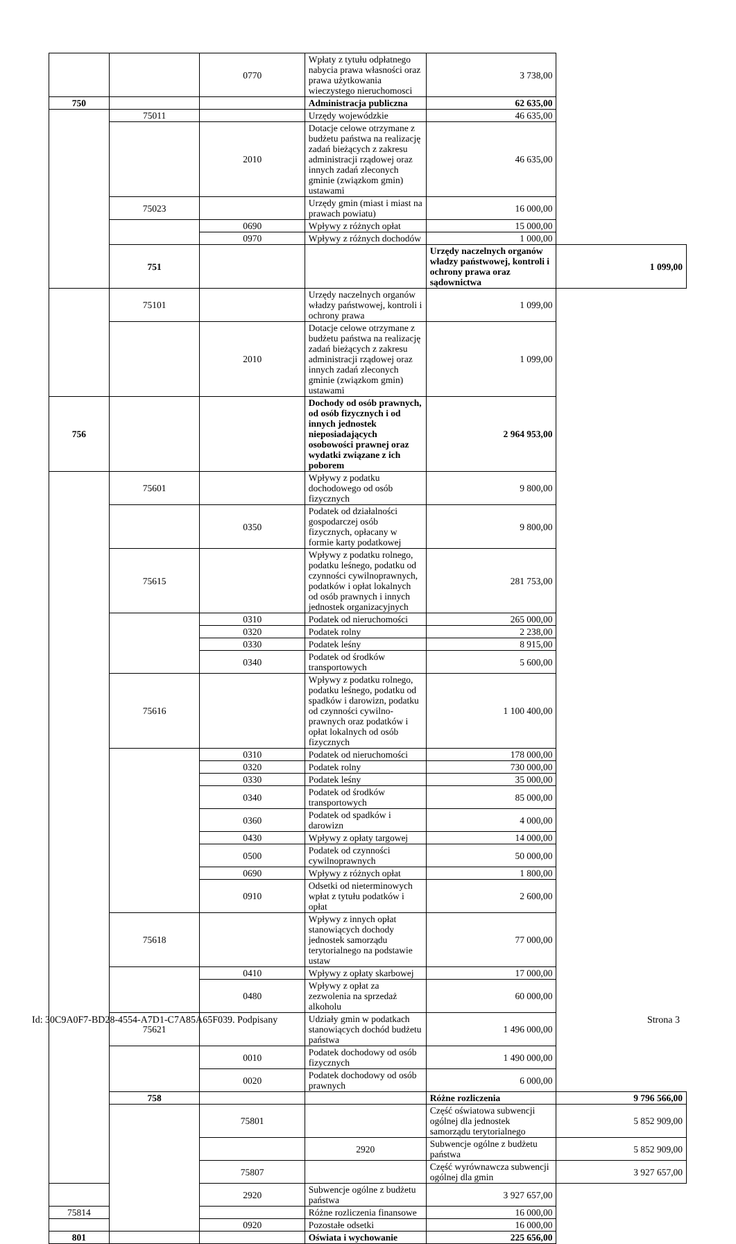| | | 0770 | Wpłaty z tytułu odpłatnego nabycia prawa własności oraz prawa użytkowania wieczystego nieruchomosci | 3 738,00 | |
| 750 | | | Administracja publiczna | 62 635,00 | |
| | 75011 | | Urzędy wojewódzkie | 46 635,00 | |
| | | 2010 | Dotacje celowe otrzymane z budżetu państwa na realizację zadań bieżących z zakresu administracji rządowej oraz innych zadań zleconych gminie (związkom gmin) ustawami | 46 635,00 | |
| | 75023 | | Urzędy gmin (miast i miast na prawach powiatu) | 16 000,00 | |
| | | 0690 | Wpływy z różnych opłat | 15 000,00 | |
| | | 0970 | Wpływy z różnych dochodów | 1 000,00 | |
| | 751 | | | Urzędy naczelnych organów władzy państwowej, kontroli i ochrony prawa oraz sądownictwa | 1 099,00 |
| | 75101 | | Urzędy naczelnych organów władzy państwowej, kontroli i ochrony prawa | 1 099,00 | |
| | | 2010 | Dotacje celowe otrzymane z budżetu państwa na realizację zadań bieżących z zakresu administracji rządowej oraz innych zadań zleconych gminie (związkom gmin) ustawami | 1 099,00 | |
| 756 | | | Dochody od osób prawnych, od osób fizycznych i od innych jednostek nieposiadających osobowości prawnej oraz wydatki związane z ich poborem | 2 964 953,00 | |
| | 75601 | | Wpływy z podatku dochodowego od osób fizycznych | 9 800,00 | |
| | | 0350 | Podatek od działalności gospodarczej osób fizycznych, opłacany w formie karty podatkowej | 9 800,00 | |
| | 75615 | | Wpływy z podatku rolnego, podatku leśnego, podatku od czynności cywilnoprawnych, podatków i opłat lokalnych od osób prawnych i innych jednostek organizacyjnych | 281 753,00 | |
| | | 0310 | Podatek od nieruchomości | 265 000,00 | |
| | | 0320 | Podatek rolny | 2 238,00 | |
| | | 0330 | Podatek leśny | 8 915,00 | |
| | | 0340 | Podatek od środków transportowych | 5 600,00 | |
| | 75616 | | Wpływy z podatku rolnego, podatku leśnego, podatku od spadków i darowizn, podatku od czynności cywilno-prawnych oraz podatków i opłat lokalnych od osób fizycznych | 1 100 400,00 | |
| | | 0310 | Podatek od nieruchomości | 178 000,00 | |
| | | 0320 | Podatek rolny | 730 000,00 | |
| | | 0330 | Podatek leśny | 35 000,00 | |
| | | 0340 | Podatek od środków transportowych | 85 000,00 | |
| | | 0360 | Podatek od spadków i darowizn | 4 000,00 | |
| | | 0430 | Wpływy z opłaty targowej | 14 000,00 | |
| | | 0500 | Podatek od czynności cywilnoprawnych | 50 000,00 | |
| | | 0690 | Wpływy z różnych opłat | 1 800,00 | |
| | | 0910 | Odsetki od nieterminowych wpłat z tytułu podatków i opłat | 2 600,00 | |
| | 75618 | | Wpływy z innych opłat stanowiących dochody jednostek samorządu terytorialnego na podstawie ustaw | 77 000,00 | |
| | | 0410 | Wpływy z opłaty skarbowej | 17 000,00 | |
| | | 0480 | Wpływy z opłat za zezwolenia na sprzedaż alkoholu | 60 000,00 | |
| | 75621 | | Udziały gmin w podatkach stanowiących dochód budżetu państwa | 1 496 000,00 | |
| | | 0010 | Podatek dochodowy od osób fizycznych | 1 490 000,00 | |
| | | 0020 | Podatek dochodowy od osób prawnych | 6 000,00 | |
| | 758 | | | Różne rozliczenia | 9 796 566,00 |
| | | 75801 | | Część oświatowa subwencji ogólnej dla jednostek samorządu terytorialnego | 5 852 909,00 |
| | | | 2920 | Subwencje ogólne z budżetu państwa | 5 852 909,00 |
| | | 75807 | | Część wyrównawcza subwencji ogólnej dla gmin | 3 927 657,00 |
| | | 2920 | Subwencje ogólne z budżetu państwa | 3 927 657,00 | |
| 75814 | | | Różne rozliczenia finansowe | 16 000,00 | |
| | | 0920 | Pozostałe odsetki | 16 000,00 | |
| 801 | | | Oświata i wychowanie | 225 656,00 | |
Id: 30C9A0F7-BD28-4554-A7D1-C7A85A65F039. Podpisany Strona 3